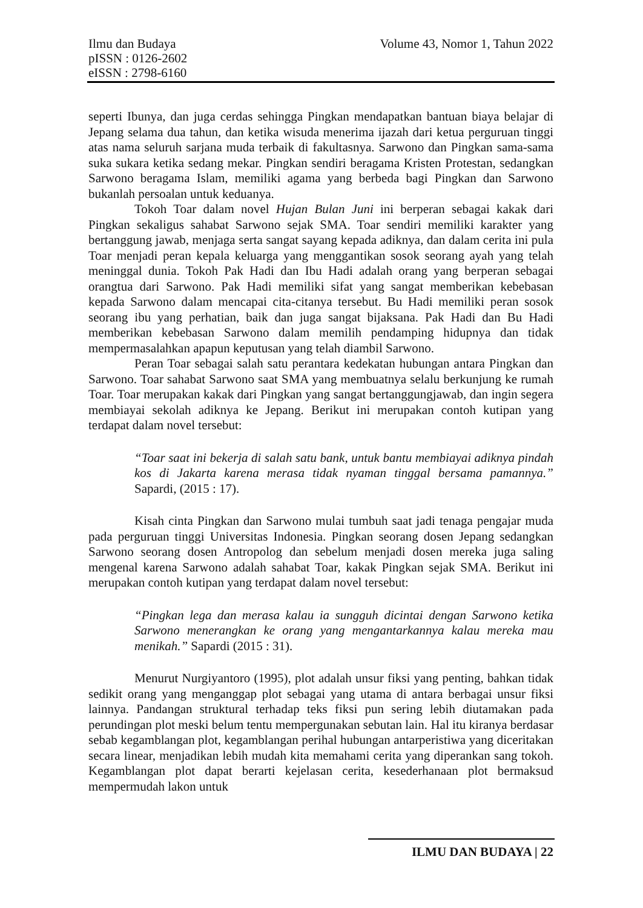Volume 43, Nomor 1, Tahun 2022 Ilmu dan Budaya
pISSN : 0126-2602
eISSN : 2798-6160
seperti Ibunya, dan juga cerdas sehingga Pingkan mendapatkan bantuan biaya belajar di Jepang selama dua tahun, dan ketika wisuda menerima ijazah dari ketua perguruan tinggi atas nama seluruh sarjana muda terbaik di fakultasnya. Sarwono dan Pingkan sama-sama suka sukara ketika sedang mekar. Pingkan sendiri beragama Kristen Protestan, sedangkan Sarwono beragama Islam, memiliki agama yang berbeda bagi Pingkan dan Sarwono bukanlah persoalan untuk keduanya.
Tokoh Toar dalam novel Hujan Bulan Juni ini berperan sebagai kakak dari Pingkan sekaligus sahabat Sarwono sejak SMA. Toar sendiri memiliki karakter yang bertanggung jawab, menjaga serta sangat sayang kepada adiknya, dan dalam cerita ini pula Toar menjadi peran kepala keluarga yang menggantikan sosok seorang ayah yang telah meninggal dunia. Tokoh Pak Hadi dan Ibu Hadi adalah orang yang berperan sebagai orangtua dari Sarwono. Pak Hadi memiliki sifat yang sangat memberikan kebebasan kepada Sarwono dalam mencapai cita-citanya tersebut. Bu Hadi memiliki peran sosok seorang ibu yang perhatian, baik dan juga sangat bijaksana. Pak Hadi dan Bu Hadi memberikan kebebasan Sarwono dalam memilih pendamping hidupnya dan tidak mempermasalahkan apapun keputusan yang telah diambil Sarwono.
Peran Toar sebagai salah satu perantara kedekatan hubungan antara Pingkan dan Sarwono. Toar sahabat Sarwono saat SMA yang membuatnya selalu berkunjung ke rumah Toar. Toar merupakan kakak dari Pingkan yang sangat bertanggungjawab, dan ingin segera membiayai sekolah adiknya ke Jepang. Berikut ini merupakan contoh kutipan yang terdapat dalam novel tersebut:
“Toar saat ini bekerja di salah satu bank, untuk bantu membiayai adiknya pindah kos di Jakarta karena merasa tidak nyaman tinggal bersama pamannya.” Sapardi, (2015 : 17).
Kisah cinta Pingkan dan Sarwono mulai tumbuh saat jadi tenaga pengajar muda pada perguruan tinggi Universitas Indonesia. Pingkan seorang dosen Jepang sedangkan Sarwono seorang dosen Antropolog dan sebelum menjadi dosen mereka juga saling mengenal karena Sarwono adalah sahabat Toar, kakak Pingkan sejak SMA. Berikut ini merupakan contoh kutipan yang terdapat dalam novel tersebut:
“Pingkan lega dan merasa kalau ia sungguh dicintai dengan Sarwono ketika Sarwono menerangkan ke orang yang mengantarkannya kalau mereka mau menikah.” Sapardi (2015 : 31).
Menurut Nurgiyantoro (1995), plot adalah unsur fiksi yang penting, bahkan tidak sedikit orang yang menganggap plot sebagai yang utama di antara berbagai unsur fiksi lainnya. Pandangan struktural terhadap teks fiksi pun sering lebih diutamakan pada perundingan plot meski belum tentu mempergunakan sebutan lain. Hal itu kiranya berdasar sebab kegamblangan plot, kegamblangan perihal hubungan antarperistiwa yang diceritakan secara linear, menjadikan lebih mudah kita memahami cerita yang diperankan sang tokoh. Kegamblangan plot dapat berarti kejelasan cerita, kesederhanaan plot bermaksud mempermudah lakon untuk
ILMU DAN BUDAYA | 22